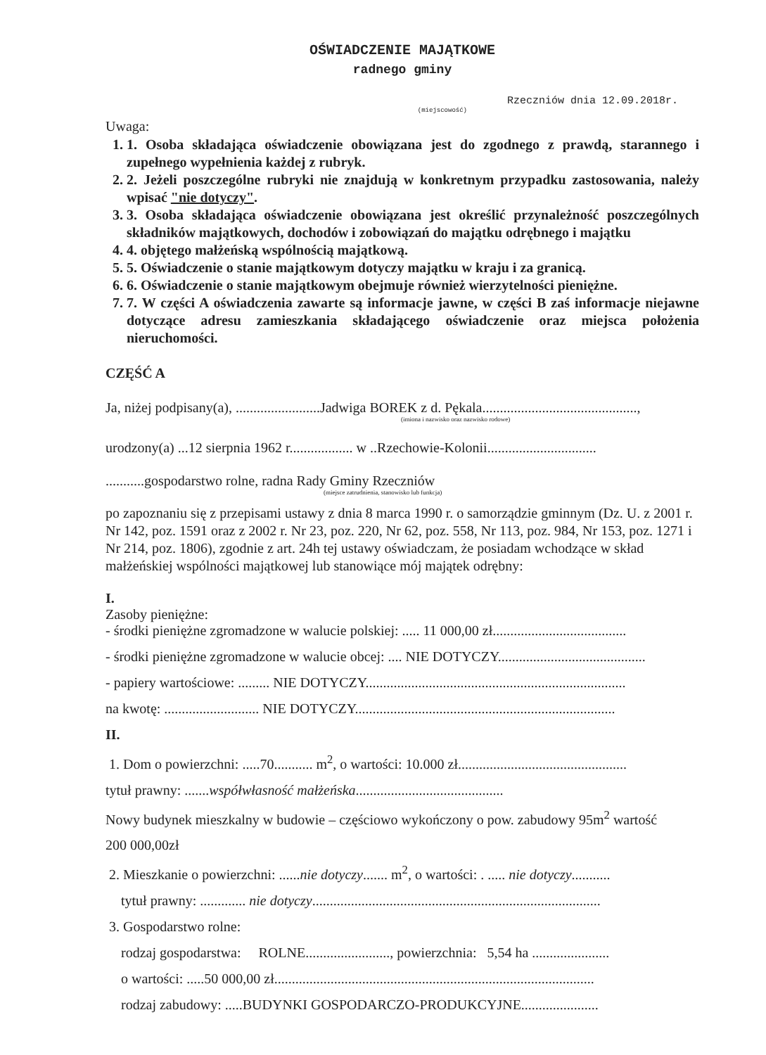OŚWIADCZENIE MAJĄTKOWE
radnego gminy
Rzeczniów dnia 12.09.2018r.
(miejscowość)
Uwaga:
1. 1. Osoba składająca oświadczenie obowiązana jest do zgodnego z prawdą, starannego i zupełnego wypełnienia każdej z rubryk.
2. 2. Jeżeli poszczególne rubryki nie znajdują w konkretnym przypadku zastosowania, należy wpisać "nie dotyczy".
3. 3. Osoba składająca oświadczenie obowiązana jest określić przynależność poszczególnych składników majątkowych, dochodów i zobowiązań do majątku odrębnego i majątku
4. 4. objętego małżeńską wspólnością majątkową.
5. 5. Oświadczenie o stanie majątkowym dotyczy majątku w kraju i za granicą.
6. 6. Oświadczenie o stanie majątkowym obejmuje również wierzytelności pieniężne.
7. 7. W części A oświadczenia zawarte są informacje jawne, w części B zaś informacje niejawne dotyczące adresu zamieszkania składającego oświadczenie oraz miejsca położenia nieruchomości.
CZĘŚĆ A
Ja, niżej podpisany(a), ........................Jadwiga BOREK z d. Pękala............................................,
(imiona i nazwisko oraz nazwisko rodowe)
urodzony(a) ...12 sierpnia 1962 r.................. w ..Rzechowie-Kolonii...............................
...........gospodarstwo rolne, radna Rady Gminy Rzeczniów
(miejsce zatrudnienia, stanowisko lub funkcja)
po zapoznaniu się z przepisami ustawy z dnia 8 marca 1990 r. o samorządzie gminnym (Dz. U. z 2001 r. Nr 142, poz. 1591 oraz z 2002 r. Nr 23, poz. 220, Nr 62, poz. 558, Nr 113, poz. 984, Nr 153, poz. 1271 i Nr 214, poz. 1806), zgodnie z art. 24h tej ustawy oświadczam, że posiadam wchodzące w skład małżeńskiej wspólności majątkowej lub stanowiące mój majątek odrębny:
I.
Zasoby pieniężne:
- środki pieniężne zgromadzone w walucie polskiej: ..... 11 000,00 zł......................................
- środki pieniężne zgromadzone w walucie obcej: .... NIE DOTYCZY..........................................
- papiery wartościowe: ......... NIE DOTYCZY..........................................................................
na kwotę: ........................... NIE DOTYCZY..........................................................................
II.
1. Dom o powierzchni: .....70........... m<sup>2</sup>, o wartości: 10.000 zł................................................
tytuł prawny: .......współwłasność małżeńska..........................................
Nowy budynek mieszkalny w budowie – częściowo wykończony o pow. zabudowy 95m<sup>2</sup> wartość
200 000,00zł
2. Mieszkanie o powierzchni: ......nie dotyczy....... m<sup>2</sup>, o wartości: . ..... nie dotyczy...........
tytuł prawny: ............. nie dotyczy..................................................................................
3. Gospodarstwo rolne:
rodzaj gospodarstwa: ROLNE........................, powierzchnia: 5,54 ha ......................
o wartości: .....50 000,00 zł...........................................................................................
rodzaj zabudowy: .....BUDYNKI GOSPODARCZO-PRODUKCYJNE......................